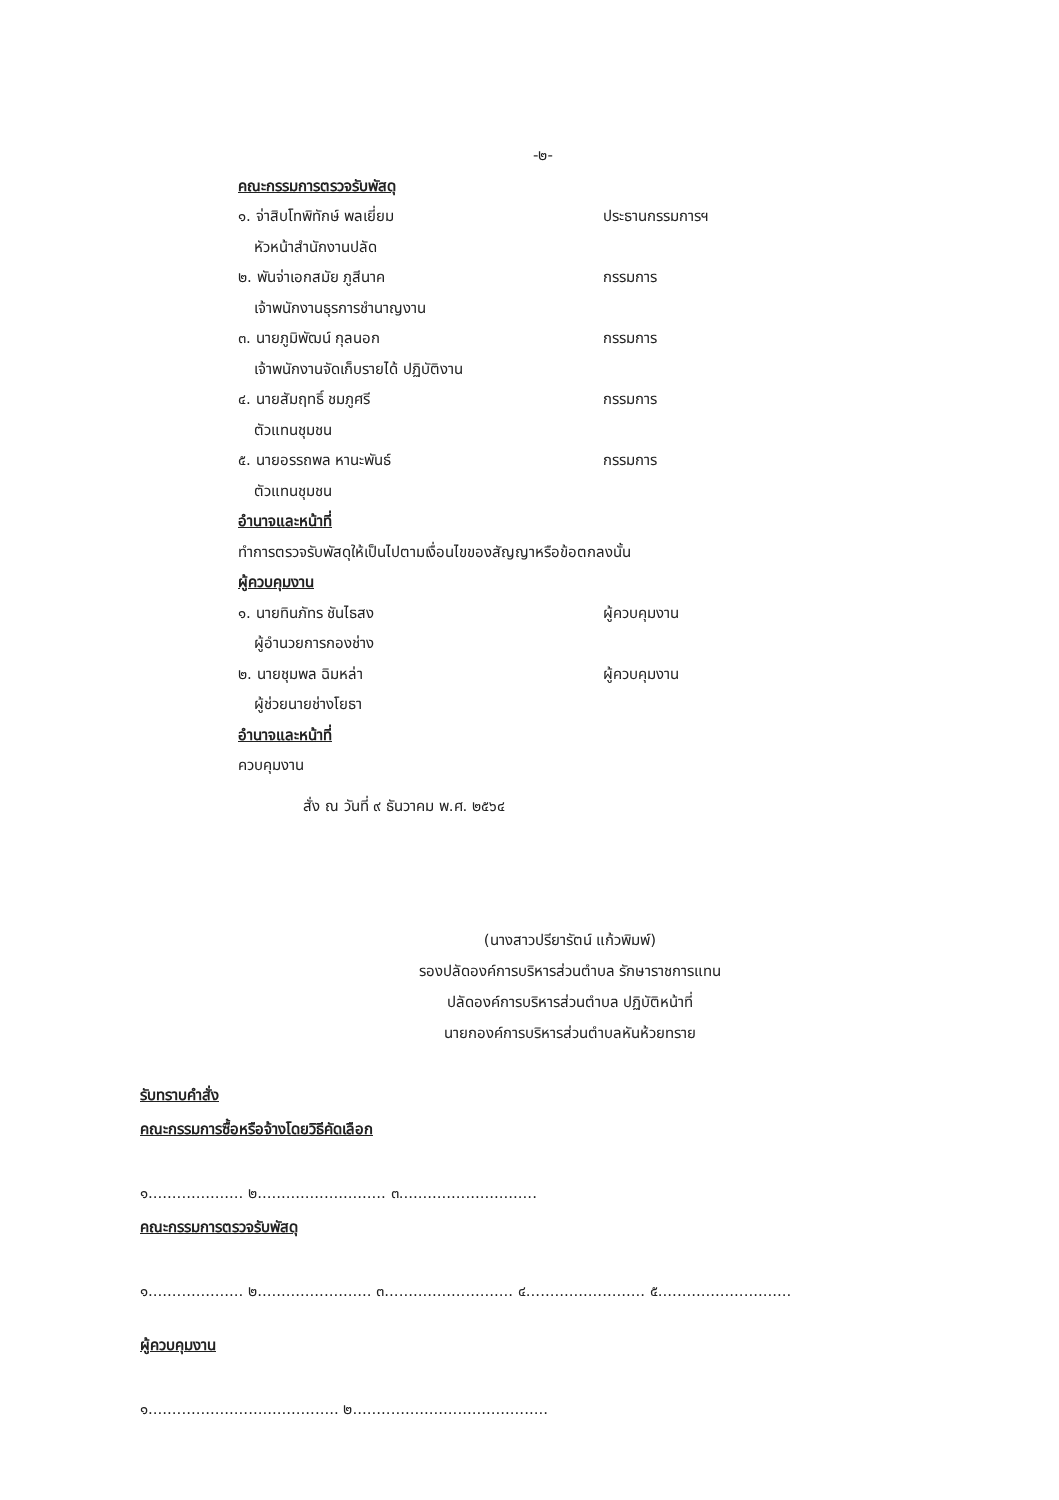-๒-
คณะกรรมการตรวจรับพัสดุ
๑. จ่าสิบโทพิทักษ์ พลเยี่ยม ประธานกรรมการฯ
หัวหน้าสำนักงานปลัด
๒. พันจ่าเอกสมัย ภูสีนาค กรรมการ
เจ้าพนักงานธุรการชำนาญงาน
๓. นายภูมิพัฒน์ กุลนอก กรรมการ
เจ้าพนักงานจัดเก็บรายได้ ปฏิบัติงาน
๔. นายสัมฤทธิ์ ชมภูศรี กรรมการ
ตัวแทนชุมชน
๕. นายอรรถพล หานะพันธ์ กรรมการ
ตัวแทนชุมชน
อำนาจและหน้าที่
ทำการตรวจรับพัสดุให้เป็นไปตามเงื่อนไขของสัญญาหรือข้อตกลงนั้น
ผู้ควบคุมงาน
๑. นายทินภัทร ชันไธสง ผู้ควบคุมงาน
ผู้อำนวยการกองช่าง
๒. นายชุมพล ฉิมหล่า ผู้ควบคุมงาน
ผู้ช่วยนายช่างโยธา
อำนาจและหน้าที่
ควบคุมงาน
สั่ง ณ วันที่ ๙ ธันวาคม พ.ศ. ๒๕๖๔
(นางสาวปรียารัตน์ แก้วพิมพ์)
รองปลัดองค์การบริหารส่วนตำบล รักษาราชการแทน
ปลัดองค์การบริหารส่วนตำบล ปฏิบัติหน้าที่
นายกองค์การบริหารส่วนตำบลหันห้วยทราย
รับทราบคำสั่ง
คณะกรรมการซื้อหรือจ้างโดยวิธีคัดเลือก
๑.................... ๒........................... ๓.............................
คณะกรรมการตรวจรับพัสดุ
๑.................... ๒........................ ๓........................... ๔......................... ๕............................
ผู้ควบคุมงาน
๑........................................ ๒.........................................